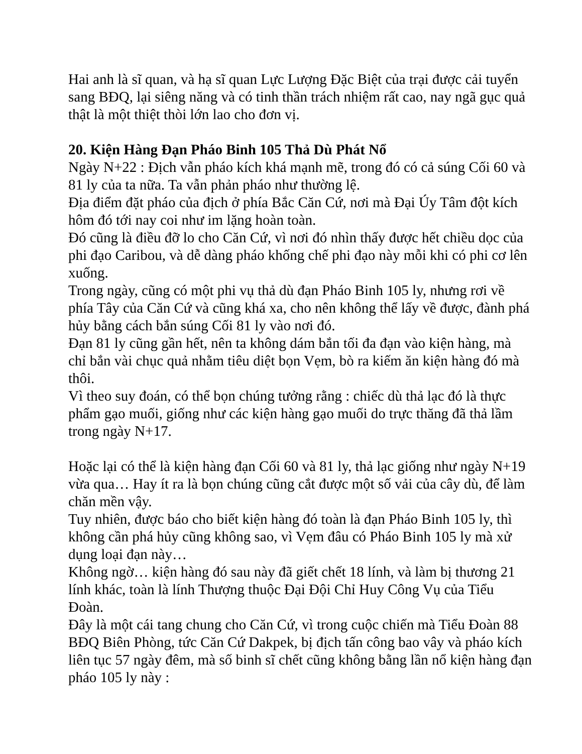Hai anh là sĩ quan, và hạ sĩ quan Lực Lượng Đặc Biệt của trại được cải tuyển sang BĐQ, lại siêng năng và có tinh thần trách nhiệm rất cao, nay ngã gục quả thật là một thiệt thòi lớn lao cho đơn vị.
20. Kiện Hàng Đạn Pháo Binh 105 Thả Dù Phát Nổ
Ngày N+22 : Địch vẫn pháo kích khá mạnh mẽ, trong đó có cả súng Cối 60 và 81 ly của ta nữa. Ta vẫn phản pháo như thường lệ.
Địa điểm đặt pháo của địch ở phía Bắc Căn Cứ, nơi mà Đại Úy Tâm đột kích hôm đó tới nay coi như im lặng hoàn toàn.
Đó cũng là điều đỡ lo cho Căn Cứ, vì nơi đó nhìn thấy được hết chiều dọc của phi đạo Caribou, và dễ dàng pháo khống chế phi đạo này mỗi khi có phi cơ lên xuống.
Trong ngày, cũng có một phi vụ thả dù đạn Pháo Binh 105 ly, nhưng rơi về phía Tây của Căn Cứ và cũng khá xa, cho nên không thể lấy về được, đành phá hủy bằng cách bắn súng Cối 81 ly vào nơi đó.
Đạn 81 ly cũng gần hết, nên ta không dám bắn tối đa đạn vào kiện hàng, mà chỉ bắn vài chục quả nhằm tiêu diệt bọn Vẹm, bò ra kiếm ăn kiện hàng đó mà thôi.
Vì theo suy đoán, có thể bọn chúng tưởng rằng : chiếc dù thả lạc đó là thực phẩm gạo muối, giống như các kiện hàng gạo muối do trực thăng đã thả lầm trong ngày N+17.
Hoặc lại có thể là kiện hàng đạn Cối 60 và 81 ly, thả lạc giống như ngày N+19 vừa qua… Hay ít ra là bọn chúng cũng cắt được một số vải của cây dù, để làm chăn mền vậy.
Tuy nhiên, được báo cho biết kiện hàng đó toàn là đạn Pháo Binh 105 ly, thì không cần phá hủy cũng không sao, vì Vẹm đâu có Pháo Binh 105 ly mà xử dụng loại đạn này…
Không ngờ… kiện hàng đó sau này đã giết chết 18 lính, và làm bị thương 21 lính khác, toàn là lính Thượng thuộc Đại Đội Chỉ Huy Công Vụ của Tiểu Đoàn.
Đây là một cái tang chung cho Căn Cứ, vì trong cuộc chiến mà Tiểu Đoàn 88 BĐQ Biên Phòng, tức Căn Cứ Dakpek, bị địch tấn công bao vây và pháo kích liên tục 57 ngày đêm, mà số binh sĩ chết cũng không bằng lần nổ kiện hàng đạn pháo 105 ly này :